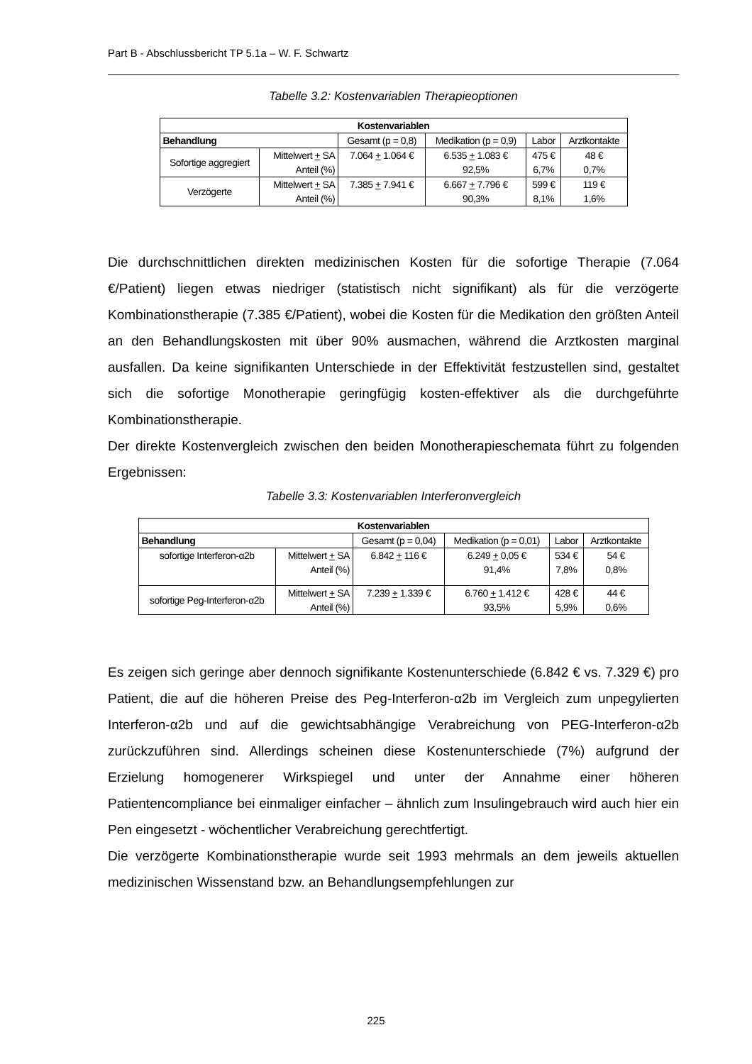Part B - Abschlussbericht TP 5.1a – W. F. Schwartz
Tabelle 3.2: Kostenvariablen Therapieoptionen
| Kostenvariablen | | | | | |
| --- | --- | --- | --- | --- | --- |
| Behandlung | | Gesamt (p = 0,8) | Medikation (p = 0,9) | Labor | Arztkontakte |
| Sofortige aggregiert | Mittelwert + SA Anteil (%) | 7.064 + 1.064 € | 6.535 + 1.083 € 92,5% | 475 € 6,7% | 48 € 0,7% |
| Verzögerte | Mittelwert + SA Anteil (%) | 7.385 + 7.941 € | 6.667 + 7.796 € 90,3% | 599 € 8,1% | 119 € 1,6% |
Die durchschnittlichen direkten medizinischen Kosten für die sofortige Therapie (7.064 €/Patient) liegen etwas niedriger (statistisch nicht signifikant) als für die verzögerte Kombinationstherapie (7.385 €/Patient), wobei die Kosten für die Medikation den größten Anteil an den Behandlungskosten mit über 90% ausmachen, während die Arztkosten marginal ausfallen. Da keine signifikanten Unterschiede in der Effektivität festzustellen sind, gestaltet sich die sofortige Monotherapie geringfügig kosten-effektiver als die durchgeführte Kombinationstherapie.
Der direkte Kostenvergleich zwischen den beiden Monotherapieschemata führt zu folgenden Ergebnissen:
Tabelle 3.3: Kostenvariablen Interferonvergleich
| Kostenvariablen | | | | | |
| --- | --- | --- | --- | --- | --- |
| Behandlung | | Gesamt (p = 0,04) | Medikation (p = 0,01) | Labor | Arztkontakte |
| sofortige Interferon-α2b | Mittelwert + SA Anteil (%) | 6.842 + 116 € | 6.249 + 0,05 € 91,4% | 534 € 7,8% | 54 € 0,8% |
| sofortige Peg-Interferon-α2b | Mittelwert + SA Anteil (%) | 7.239 + 1.339 € | 6.760 + 1.412 € 93,5% | 428 € 5,9% | 44 € 0,6% |
Es zeigen sich geringe aber dennoch signifikante Kostenunterschiede (6.842 € vs. 7.329 €) pro Patient, die auf die höheren Preise des Peg-Interferon-α2b im Vergleich zum unpegylierten Interferon-α2b und auf die gewichtsabhängige Verabreichung von PEG-Interferon-α2b zurückzuführen sind. Allerdings scheinen diese Kostenunterschiede (7%) aufgrund der Erzielung homogenerer Wirkspiegel und unter der Annahme einer höheren Patientencompliance bei einmaliger einfacher – ähnlich zum Insulingebrauch wird auch hier ein Pen eingesetzt - wöchentlicher Verabreichung gerechtfertigt.
Die verzögerte Kombinationstherapie wurde seit 1993 mehrmals an dem jeweils aktuellen medizinischen Wissenstand bzw. an Behandlungsempfehlungen zur
225